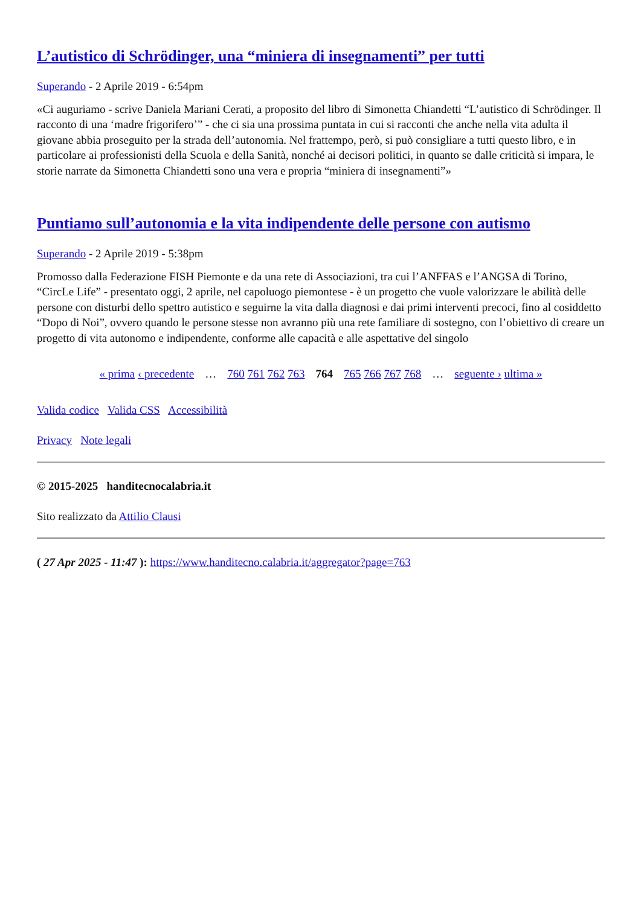L’autistico di Schrödinger, una “miniera di insegnamenti” per tutti
Superando - 2 Aprile 2019 - 6:54pm
«Ci auguriamo - scrive Daniela Mariani Cerati, a proposito del libro di Simonetta Chiandetti “L’autistico di Schrödinger. Il racconto di una ‘madre frigorifero’” - che ci sia una prossima puntata in cui si racconti che anche nella vita adulta il giovane abbia proseguito per la strada dell’autonomia. Nel frattempo, però, si può consigliare a tutti questo libro, e in particolare ai professionisti della Scuola e della Sanità, nonché ai decisori politici, in quanto se dalle criticità si impara, le storie narrate da Simonetta Chiandetti sono una vera e propria “miniera di insegnamenti”»
Puntiamo sull’autonomia e la vita indipendente delle persone con autismo
Superando - 2 Aprile 2019 - 5:38pm
Promosso dalla Federazione FISH Piemonte e da una rete di Associazioni, tra cui l’ANFFAS e l’ANGSA di Torino, “CircLe Life” - presentato oggi, 2 aprile, nel capoluogo piemontese - è un progetto che vuole valorizzare le abilità delle persone con disturbi dello spettro autistico e seguirne la vita dalla diagnosi e dai primi interventi precoci, fino al cosiddetto “Dopo di Noi”, ovvero quando le persone stesse non avranno più una rete familiare di sostegno, con l’obiettivo di creare un progetto di vita autonomo e indipendente, conforme alle capacità e alle aspettative del singolo
« prima ‹ precedente … 760 761 762 763 764 765 766 767 768 … seguente › ultima »
Valida codice Valida CSS Accessibilità
Privacy Note legali
© 2015-2025 handitecnocalabria.it
Sito realizzato da Attilio Clausi
( 27 Apr 2025 - 11:47 ): https://www.handitecno.calabria.it/aggregator?page=763